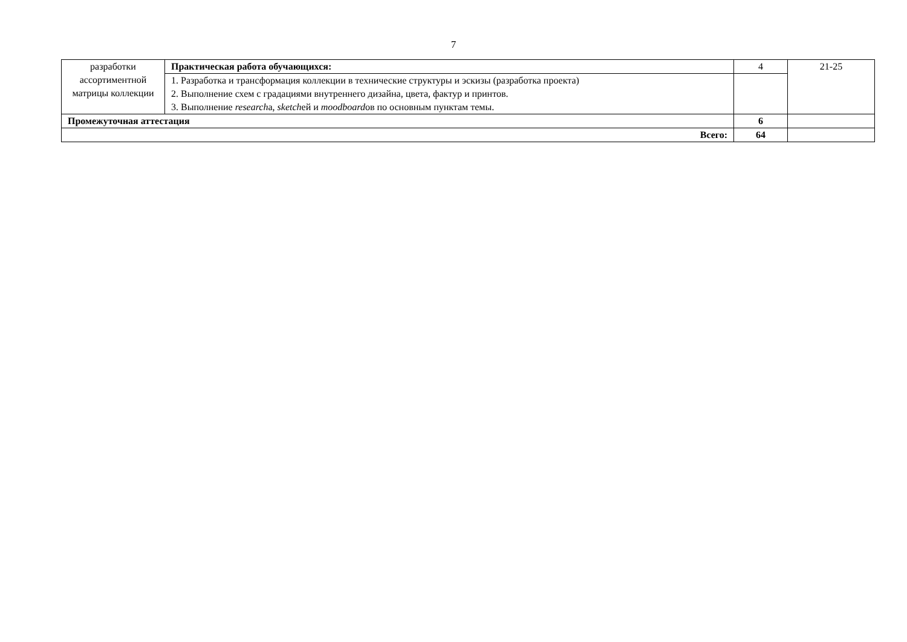7
| разработки ассортиментной матрицы коллекции | Практическая работа обучающихся: | 4 | 21-25 |
| | 1. Разработка и трансформация коллекции в технические структуры и эскизы (разработка проекта) 2. Выполнение схем с градациями внутреннего дизайна, цвета, фактур и принтов. 3. Выполнение research а, sketch ей и moodboard ов по основным пунктам темы. | | |
| Промежуточная аттестация | | 6 | |
| Всего: | | 64 | |